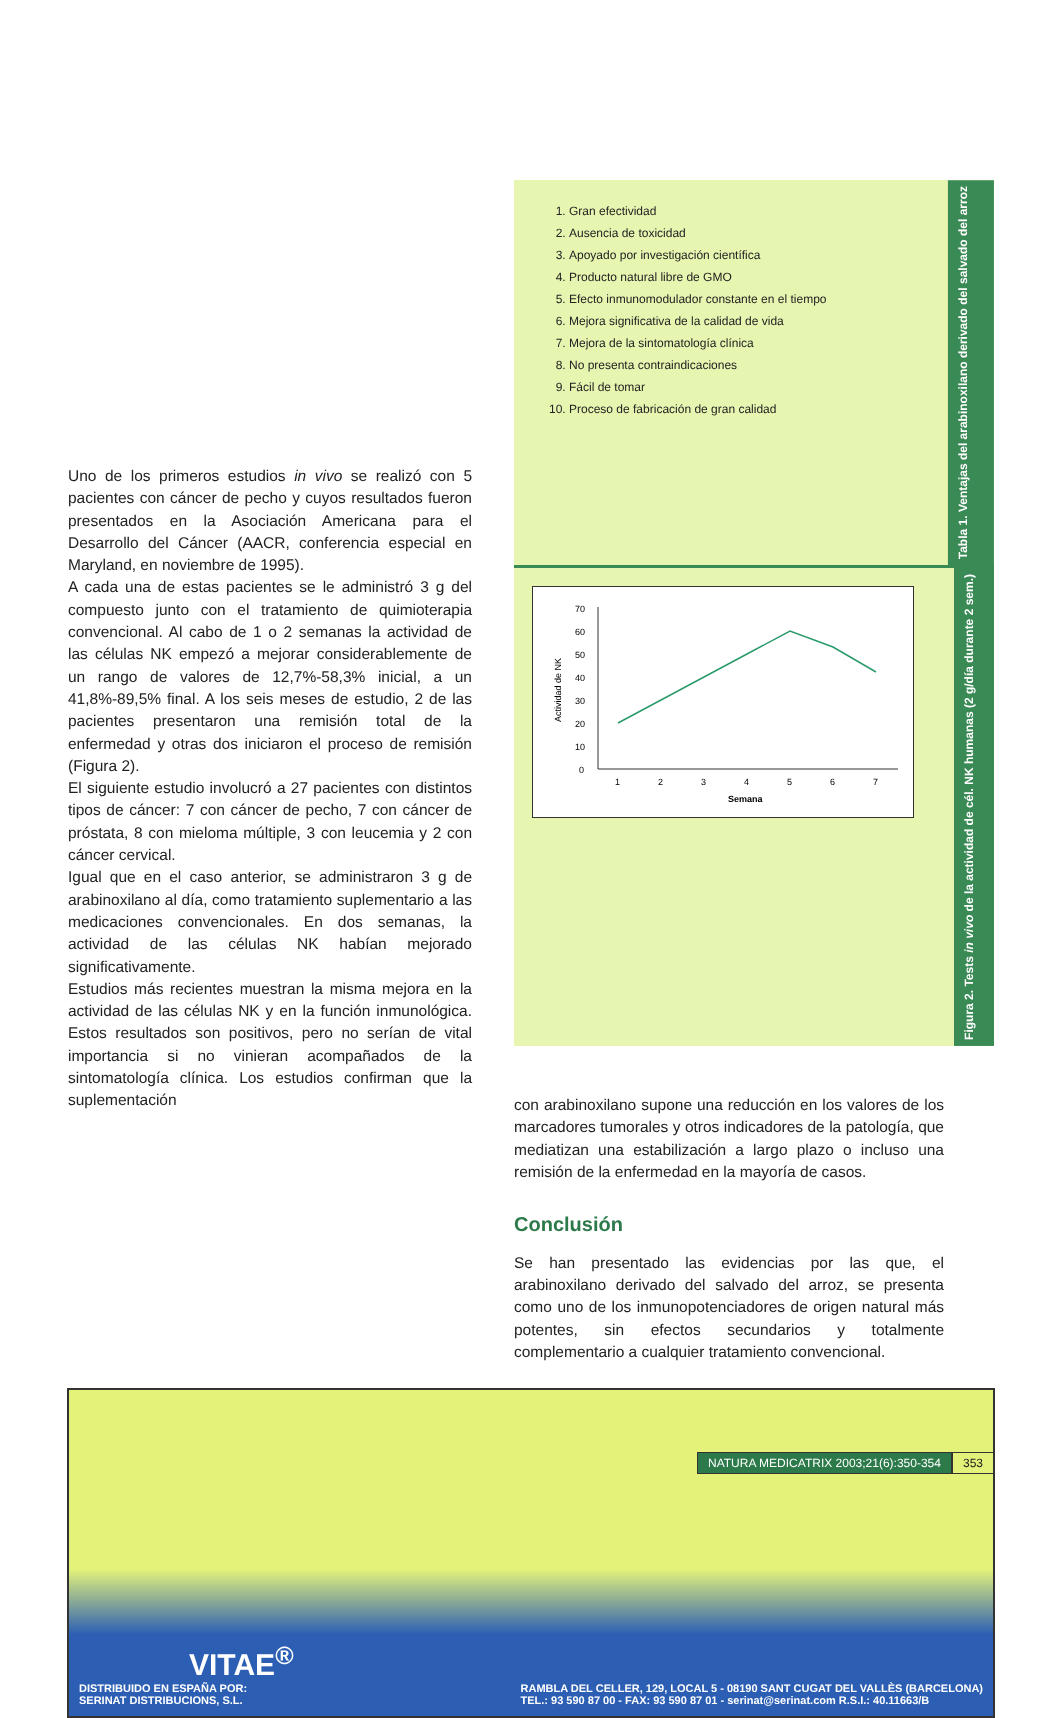Uno de los primeros estudios in vivo se realizó con 5 pacientes con cáncer de pecho y cuyos resultados fueron presentados en la Asociación Americana para el Desarrollo del Cáncer (AACR, conferencia especial en Maryland, en noviembre de 1995).
A cada una de estas pacientes se le administró 3 g del compuesto junto con el tratamiento de quimioterapia convencional. Al cabo de 1 o 2 semanas la actividad de las células NK empezó a mejorar considerablemente de un rango de valores de 12,7%-58,3% inicial, a un 41,8%-89,5% final. A los seis meses de estudio, 2 de las pacientes presentaron una remisión total de la enfermedad y otras dos iniciaron el proceso de remisión (Figura 2).
El siguiente estudio involucró a 27 pacientes con distintos tipos de cáncer: 7 con cáncer de pecho, 7 con cáncer de próstata, 8 con mieloma múltiple, 3 con leucemia y 2 con cáncer cervical.
Igual que en el caso anterior, se administraron 3 g de arabinoxilano al día, como tratamiento suplementario a las medicaciones convencionales. En dos semanas, la actividad de las células NK habían mejorado significativamente.
Estudios más recientes muestran la misma mejora en la actividad de las células NK y en la función inmunológica. Estos resultados son positivos, pero no serían de vital importancia si no vinieran acompañados de la sintomatología clínica. Los estudios confirman que la suplementación
1. Gran efectividad
2. Ausencia de toxicidad
3. Apoyado por investigación científica
4. Producto natural libre de GMO
5. Efecto inmunomodulador constante en el tiempo
6. Mejora significativa de la calidad de vida
7. Mejora de la sintomatología clínica
8. No presenta contraindicaciones
9. Fácil de tomar
10. Proceso de fabricación de gran calidad
Tabla 1. Ventajas del arabinoxilano derivado del salvado del arroz
70
60
50
40
30
20
10
0
Actividad de NK
1
2
3
4
5
6
7
Semana
Figura 2. Tests in vivo de la actividad de cél. NK humanas (2 g/día durante 2 sem.)
con arabinoxilano supone una reducción en los valores de los marcadores tumorales y otros indicadores de la patología, que mediatizan una estabilización a largo plazo o incluso una remisión de la enfermedad en la mayoría de casos.
Conclusión
Se han presentado las evidencias por las que, el arabinoxilano derivado del salvado del arroz, se presenta como uno de los inmunopotenciadores de origen natural más potentes, sin efectos secundarios y totalmente complementario a cualquier tratamiento convencional.
VITAE<sup>®</sup>
DISTRIBUIDO EN ESPAÑA POR:
SERINAT DISTRIBUCIONS, S.L.
RAMBLA DEL CELLER, 129, LOCAL 5 - 08190 SANT CUGAT DEL VALLÈS (BARCELONA)
TEL.: 93 590 87 00 - FAX: 93 590 87 01 - serinat@serinat.com R.S.I.: 40.11663/B
NATURA MEDICATRIX 2003;21(6):350-354 353